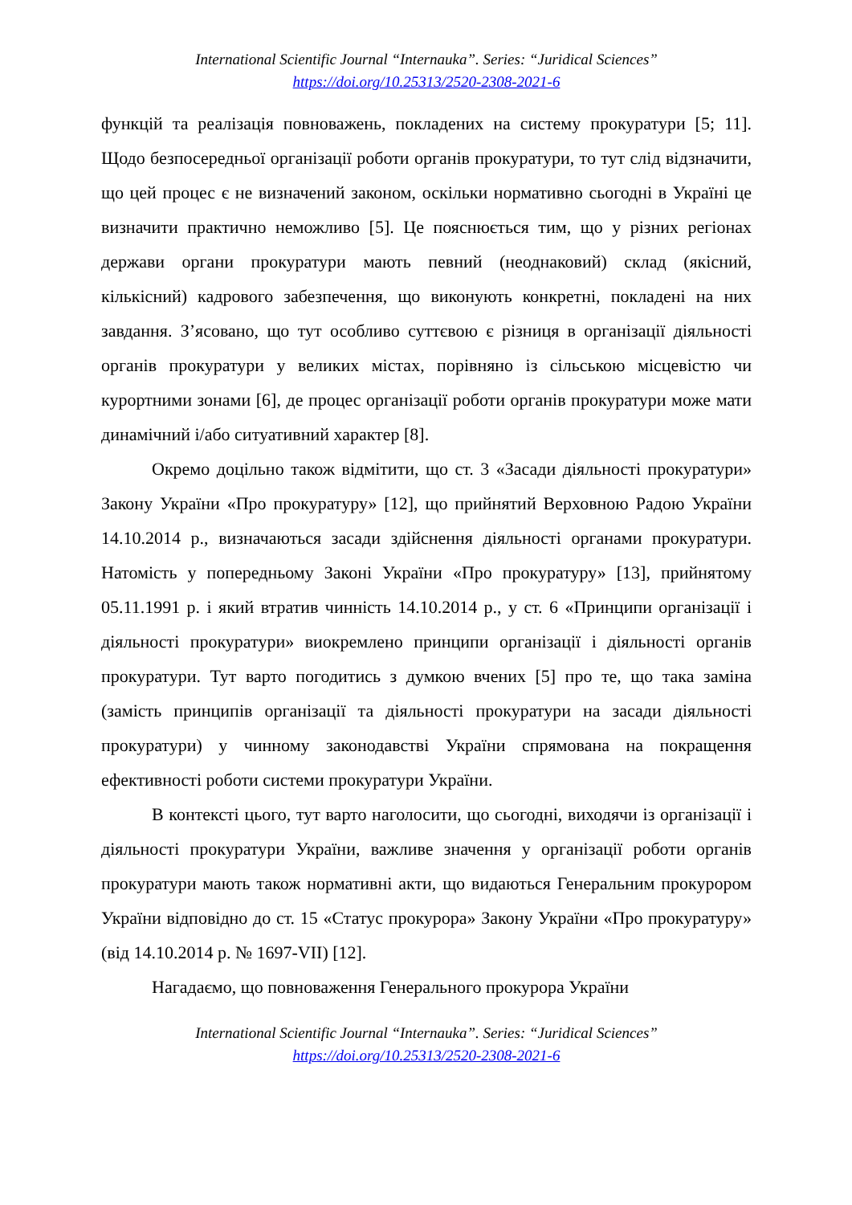International Scientific Journal “Internauka”. Series: “Juridical Sciences”
https://doi.org/10.25313/2520-2308-2021-6
функцій та реалізація повноважень, покладених на систему прокуратури [5; 11]. Щодо безпосередньої організації роботи органів прокуратури, то тут слід відзначити, що цей процес є не визначений законом, оскільки нормативно сьогодні в Україні це визначити практично неможливо [5]. Це пояснюється тим, що у різних регіонах держави органи прокуратури мають певний (неоднаковий) склад (якісний, кількісний) кадрового забезпечення, що виконують конкретні, покладені на них завдання. З’ясовано, що тут особливо суттєвою є різниця в організації діяльності органів прокуратури у великих містах, порівняно із сільською місцевістю чи курортними зонами [6], де процес організації роботи органів прокуратури може мати динамічний і/або ситуативний характер [8].
Окремо доцільно також відмітити, що ст. 3 «Засади діяльності прокуратури» Закону України «Про прокуратуру» [12], що прийнятий Верховною Радою України 14.10.2014 р., визначаються засади здійснення діяльності органами прокуратури. Натомість у попередньому Законі України «Про прокуратуру» [13], прийнятому 05.11.1991 р. і який втратив чинність 14.10.2014 р., у ст. 6 «Принципи організації і діяльності прокуратури» виокремлено принципи організації і діяльності органів прокуратури. Тут варто погодитись з думкою вчених [5] про те, що така заміна (замість принципів організації та діяльності прокуратури на засади діяльності прокуратури) у чинному законодавстві України спрямована на покращення ефективності роботи системи прокуратури України.
В контексті цього, тут варто наголосити, що сьогодні, виходячи із організації і діяльності прокуратури України, важливе значення у організації роботи органів прокуратури мають також нормативні акти, що видаються Генеральним прокурором України відповідно до ст. 15 «Статус прокурора» Закону України «Про прокуратуру» (від 14.10.2014 р. № 1697-VII) [12].
Нагадаємо, що повноваження Генерального прокурора України
International Scientific Journal “Internauka”. Series: “Juridical Sciences”
https://doi.org/10.25313/2520-2308-2021-6